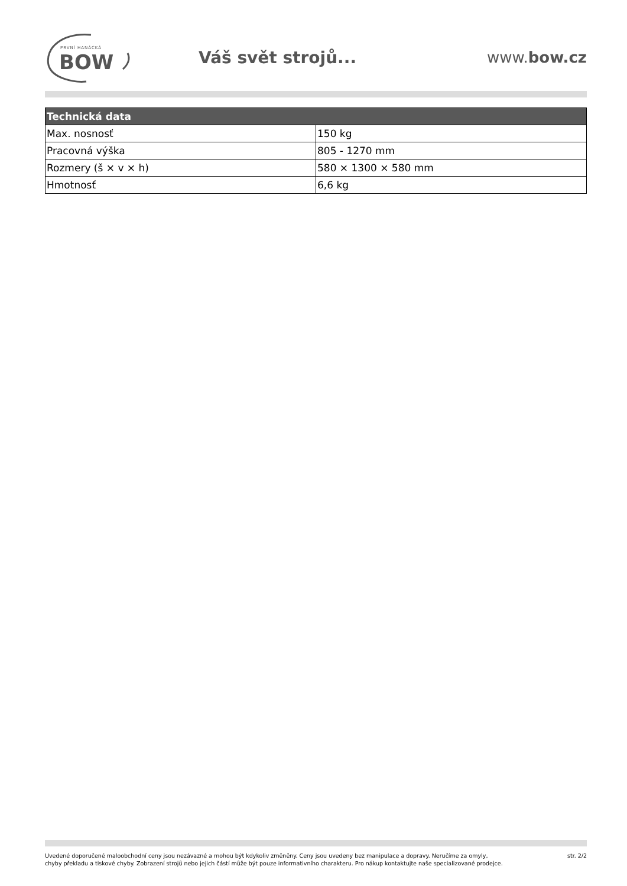PRVNÍ HANÁCKÁ
BOW
Váš svět strojů... www.bow.cz
| Technická data | |
| --- | --- |
| Max. nosnosť | 150 kg |
| Pracovná výška | 805 - 1270 mm |
| Rozmery (š × v × h) | 580 × 1300 × 580 mm |
| Hmotnosť | 6,6 kg |
Uvedené doporučené maloobchodní ceny jsou nezávazné a mohou být kdykoliv změněny. Ceny jsou uvedeny bez manipulace a dopravy. Neručíme za omyly,
chyby překladu a tiskové chyby. Zobrazení strojů nebo jejich částí může být pouze informativního charakteru. Pro nákup kontaktujte naše specializované prodejce.
str. 2/2